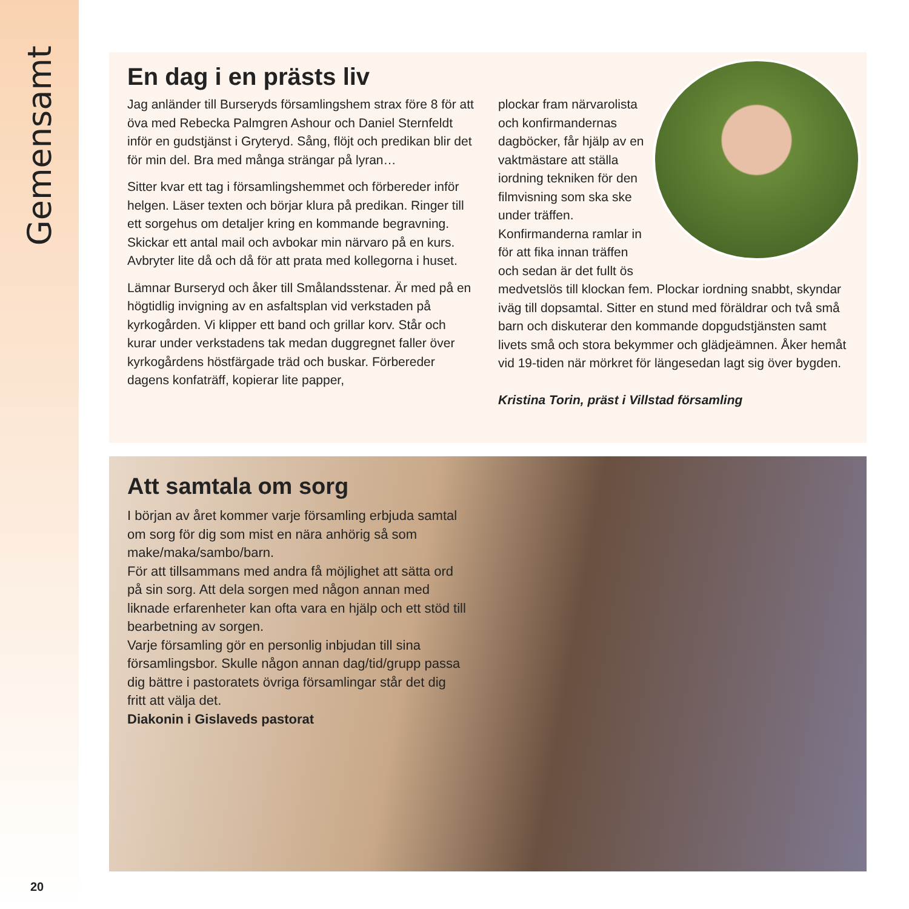Gemensamt
En dag i en prästs liv
Jag anländer till Burseryds församlingshem strax före 8 för att öva med Rebecka Palmgren Ashour och Daniel Sternfeldt inför en gudstjänst i Gryteryd. Sång, flöjt och predikan blir det för min del. Bra med många strängar på lyran…
Sitter kvar ett tag i församlingshemmet och förbereder inför helgen. Läser texten och börjar klura på predikan. Ringer till ett sorgehus om detaljer kring en kommande begravning. Skickar ett antal mail och avbokar min närvaro på en kurs. Avbryter lite då och då för att prata med kollegorna i huset.
Lämnar Burseryd och åker till Smålandsstenar. Är med på en högtidlig invigning av en asfaltsplan vid verkstaden på kyrkogården. Vi klipper ett band och grillar korv. Står och kurar under verkstadens tak medan duggregnet faller över kyrkogårdens höstfärgade träd och buskar. Förbereder dagens konfaträff, kopierar lite papper,
plockar fram närvarolista och konfirmandernas dagböcker, får hjälp av en vaktmästare att ställa iordning tekniken för den filmvisning som ska ske under träffen. Konfirmanderna ramlar in för att fika innan träffen och sedan är det fullt ös medvetslös till klockan fem. Plockar iordning snabbt, skyndar iväg till dopsamtal. Sitter en stund med föräldrar och två små barn och diskuterar den kommande dopgudstjänsten samt livets små och stora bekymmer och glädjeämnen. Åker hemåt vid 19-tiden när mörkret för längesedan lagt sig över bygden.
Kristina Torin, präst i Villstad församling
Att samtala om sorg
I början av året kommer varje församling erbjuda samtal om sorg för dig som mist en nära anhörig så som make/maka/sambo/barn.
För att tillsammans med andra få möjlighet att sätta ord på sin sorg. Att dela sorgen med någon annan med liknade erfarenheter kan ofta vara en hjälp och ett stöd till bearbetning av sorgen.
Varje församling gör en personlig inbjudan till sina församlingsbor. Skulle någon annan dag/tid/grupp passa dig bättre i pastoratets övriga församlingar står det dig fritt att välja det.
Diakonin i Gislaveds pastorat
20